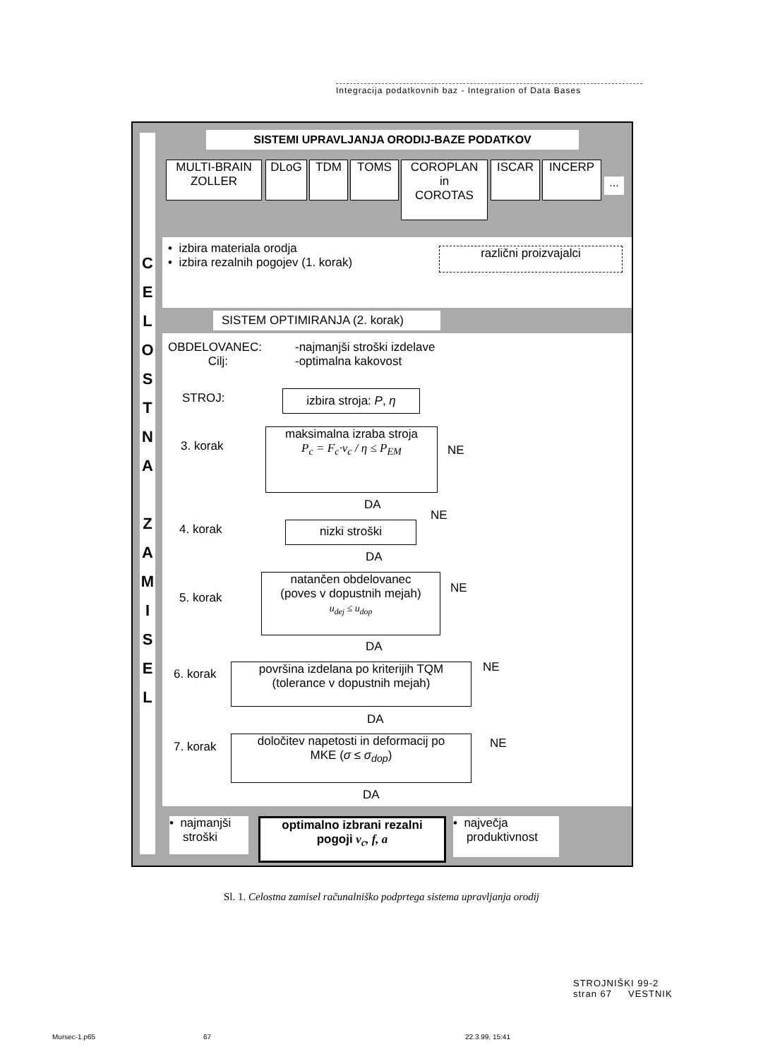Integracija podatkovnih baz - Integration of Data Bases
C
E
L
O
S
T
N
A
Z
A
M
I
S
E
L
SISTEMI UPRAVLJANJA ORODIJ-BAZE PODATKOV
MULTI-BRAIN
ZOLLER
DLoG TDM TOMS
COROPLAN
in
COROTAS
ISCAR INCERP
...
• izbira materiala orodja
• izbira rezalnih pogojev (1. korak)
različni proizvajalci
SISTEM OPTIMIRANJA (2. korak)
OBDELOVANEC:
Cilj:
-najmanjši stroški izdelave
-optimalna kakovost
STROJ:
izbira stroja: P, η
3. korak
maksimalna izraba stroja
P<sub>c</sub> = F<sub>c</sub>·v<sub>c</sub> / η ≤ P<sub>EM</sub>
NE
DA
NE
4. korak nizki stroški
DA
5. korak
natančen obdelovanec
(poves v dopustnih mejah)
u<sub>dej</sub> ≤ u<sub>dop</sub>
NE
DA
6. korak
površina izdelana po kriterijih TQM
(tolerance v dopustnih mejah)
NE
DA
7. korak
določitev napetosti in deformacij po
MKE (σ ≤ σ<sub>dop</sub>)
NE
DA
• najmanjši
stroški
optimalno izbrani rezalni
pogoji v<sub>c</sub>, f, a
• največja
produktivnost
Sl. 1. Celostna zamisel računalniško podprtega sistema upravljanja orodij
STROJNIŠKI 99-2
stran 67 VESTNIK
Mursec-1.p65 67 22.3.99, 15:41